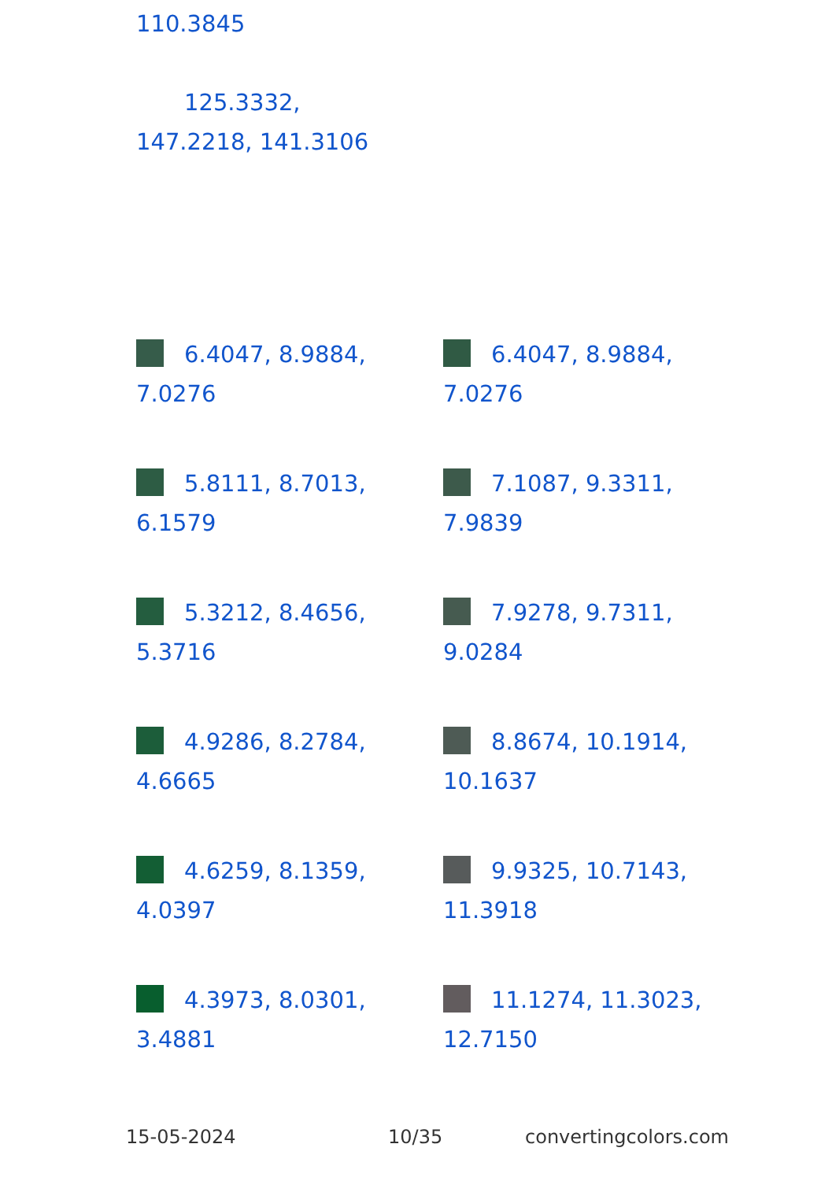110.3845
125.3332,
147.2218, 141.3106
6.4047, 8.9884, 7.0276
6.4047, 8.9884, 7.0276
5.8111, 8.7013, 6.1579
7.1087, 9.3311, 7.9839
5.3212, 8.4656, 5.3716
7.9278, 9.7311, 9.0284
4.9286, 8.2784, 4.6665
8.8674, 10.1914, 10.1637
4.6259, 8.1359, 4.0397
9.9325, 10.7143, 11.3918
4.3973, 8.0301, 3.4881
11.1274, 11.3023, 12.7150
15-05-2024 10/35 convertingcolors.com